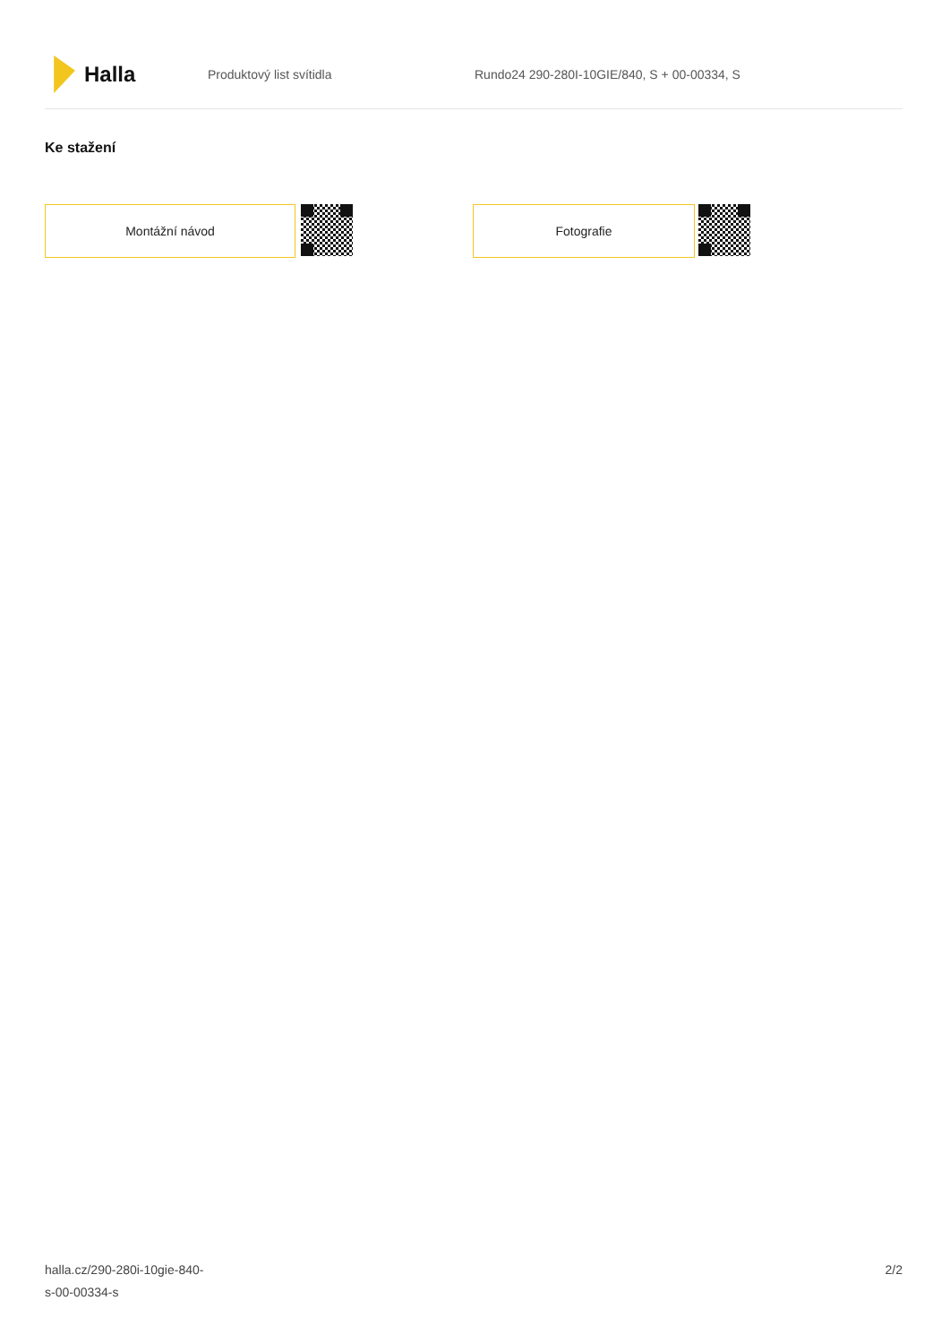Halla
Produktový list svítidla
Rundo24 290-280I-10GIE/840, S + 00-00334, S
Ke stažení
Montážní návod Fotografie
halla.cz/290-280i-10gie-840-
s-00-00334-s
2/2